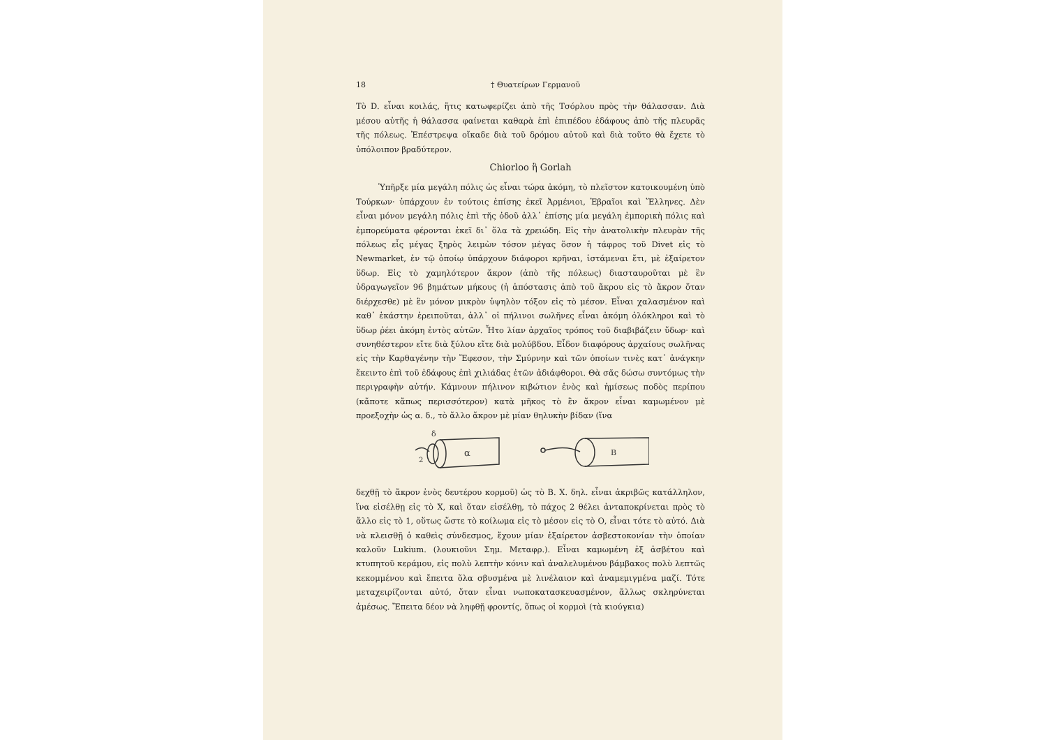18 † Θυατείρων Γερμανοῦ
Τὸ D. εἶναι κοιλάς, ἥτις κατωφερίζει ἀπὸ τῆς Τσόρλου πρὸς τὴν θάλασσαν. Διὰ μέσου αὐτῆς ἡ θάλασσα φαίνεται καθαρὰ ἐπὶ ἐπιπέδου ἐδάφους ἀπὸ τῆς πλευρᾶς τῆς πόλεως. Ἐπέστρεψα οἴκαδε διὰ τοῦ δρόμου αὐτοῦ καὶ διὰ τοῦτο θὰ ἔχετε τὸ ὑπόλοιπον βραδύτερον.
Chiorloo ἢ Gorlah
Ὑπῆρξε μία μεγάλη πόλις ὡς εἶναι τώρα ἀκόμη, τὸ πλεῖστον κατοικουμένη ὑπὸ Τούρκων· ὑπάρχουν ἐν τούτοις ἐπίσης ἐκεῖ Ἀρμένιοι, Ἑβραῖοι καὶ Ἕλληνες. Δὲν εἶναι μόνον μεγάλη πόλις ἐπὶ τῆς ὁδοῦ ἀλλ᾽ ἐπίσης μία μεγάλη ἐμπορικὴ πόλις καὶ ἐμπορεύματα φέρονται ἐκεῖ δι᾽ ὅλα τὰ χρειώδη. Εἰς τὴν ἀνατολικὴν πλευρὰν τῆς πόλεως εἷς μέγας ξηρὸς λειμὼν τόσον μέγας ὅσον ἡ τάφρος τοῦ Divet εἰς τὸ Newmarket, ἐν τῷ ὁποίῳ ὑπάρχουν διάφοροι κρῆναι, ἱστάμεναι ἔτι, μὲ ἐξαίρετον ὕδωρ. Εἰς τὸ χαμηλότερον ἄκρον (ἀπὸ τῆς πόλεως) διασταυροῦται μὲ ἓν ὑδραγωγεῖον 96 βημάτων μήκους (ἡ ἀπόστασις ἀπὸ τοῦ ἄκρου εἰς τὸ ἄκρον ὅταν διέρχεσθε) μὲ ἓν μόνον μικρὸν ὑψηλὸν τόξον εἰς τὸ μέσον. Εἶναι χαλασμένον καὶ καθ᾽ ἑκάστην ἐρειποῦται, ἀλλ᾽ οἱ πήλινοι σωλῆνες εἶναι ἀκόμη ὁλόκληροι καὶ τὸ ὕδωρ ῥέει ἀκόμη ἐντὸς αὐτῶν. Ἦτο λίαν ἀρχαῖος τρόπος τοῦ διαβιβάζειν ὕδωρ· καὶ συνηθέστερον εἴτε διὰ ξύλου εἴτε διὰ μολύβδου. Εἶδον διαφόρους ἀρχαίους σωλῆνας εἰς τὴν Καρθαγένην τὴν Ἔφεσον, τὴν Σμύρνην καὶ τῶν ὁποίων τινὲς κατ᾽ ἀνάγκην ἔκειντο ἐπὶ τοῦ ἐδάφους ἐπὶ χιλιάδας ἐτῶν ἀδιάφθοροι. Θὰ σᾶς δώσω συντόμως τὴν περιγραφὴν αὐτήν. Κάμνουν πήλινον κιβώτιον ἑνὸς καὶ ἡμίσεως ποδὸς περίπου (κἄποτε κἄπως περισσότερον) κατὰ μῆκος τὸ ἓν ἄκρον εἶναι καμωμένον μὲ προεξοχὴν ὡς α. δ., τὸ ἄλλο ἄκρον μὲ μίαν θηλυκὴν βίδαν (ἵνα
δ
2
α
Β
δεχθῇ τὸ ἄκρον ἑνὸς δευτέρου κορμοῦ) ὡς τὸ Β. Χ. δηλ. εἶναι ἀκριβῶς κατάλληλον, ἵνα εἰσέλθῃ εἰς τὸ Χ, καὶ ὅταν εἰσέλθῃ, τὸ πάχος 2 θέλει ἀνταποκρίνεται πρὸς τὸ ἄλλο εἰς τὸ 1, οὕτως ὥστε τὸ κοίλωμα εἰς τὸ μέσον εἰς τὸ Ο, εἶναι τότε τὸ αὐτό. Διὰ νὰ κλεισθῇ ὁ καθεὶς σύνδεσμος, ἔχουν μίαν ἐξαίρετον ἀσβεστοκονίαν τὴν ὁποίαν καλοῦν Lukium. (λουκιοῦνι Σημ. Μεταφρ.). Εἶναι καμωμένη ἐξ ἀσβέτου καὶ κτυπητοῦ κεράμου, εἰς πολὺ λεπτὴν κόνιν καὶ ἀναλελυμένου βάμβακος πολὺ λεπτῶς κεκομμένου καὶ ἔπειτα ὅλα σβυσμένα μὲ λινέλαιον καὶ ἀναμεμιγμένα μαζί. Τότε μεταχειρίζονται αὐτό, ὅταν εἶναι νωποκατασκευασμένον, ἄλλως σκληρύνεται ἀμέσως. Ἔπειτα δέον νὰ ληφθῇ φροντίς, ὅπως οἱ κορμοὶ (τὰ κιούγκια)